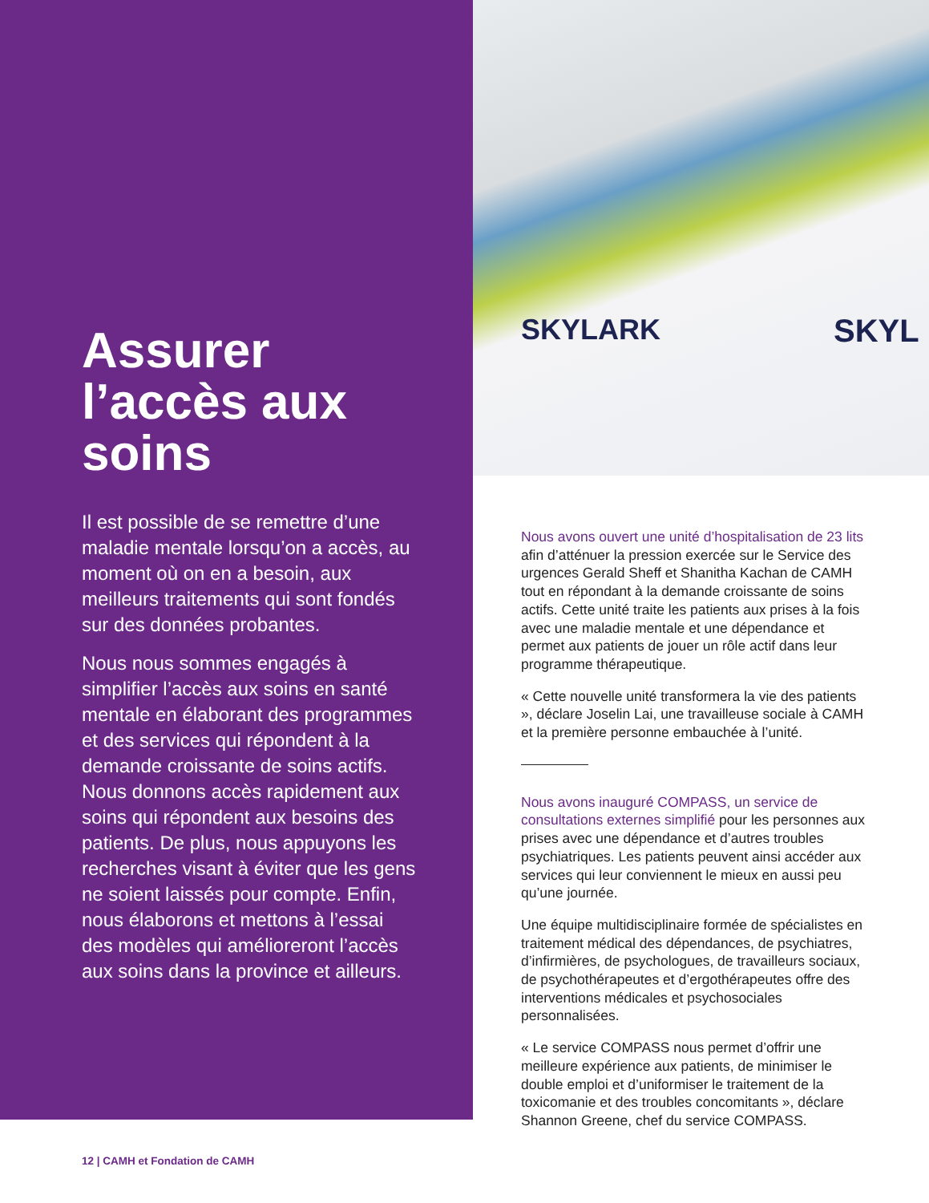Assurer l’accès aux soins
Il est possible de se remettre d’une maladie mentale lorsqu’on a accès, au moment où on en a besoin, aux meilleurs traitements qui sont fondés sur des données probantes.
Nous nous sommes engagés à simplifier l’accès aux soins en santé mentale en élaborant des programmes et des services qui répondent à la demande croissante de soins actifs. Nous donnons accès rapidement aux soins qui répondent aux besoins des patients. De plus, nous appuyons les recherches visant à éviter que les gens ne soient laissés pour compte. Enfin, nous élaborons et mettons à l’essai des modèles qui amélioreront l’accès aux soins dans la province et ailleurs.
SKYLARK SKYL
Nous avons ouvert une unité d’hospitalisation de 23 lits afin d’atténuer la pression exercée sur le Service des urgences Gerald Sheff et Shanitha Kachan de CAMH tout en répondant à la demande croissante de soins actifs. Cette unité traite les patients aux prises à la fois avec une maladie mentale et une dépendance et permet aux patients de jouer un rôle actif dans leur programme thérapeutique.
« Cette nouvelle unité transformera la vie des patients », déclare Joselin Lai, une travailleuse sociale à CAMH et la première personne embauchée à l’unité.
Nous avons inauguré COMPASS, un service de consultations externes simplifié pour les personnes aux prises avec une dépendance et d’autres troubles psychiatriques. Les patients peuvent ainsi accéder aux services qui leur conviennent le mieux en aussi peu qu’une journée.
Une équipe multidisciplinaire formée de spécialistes en traitement médical des dépendances, de psychiatres, d’infirmières, de psychologues, de travailleurs sociaux, de psychothérapeutes et d’ergothérapeutes offre des interventions médicales et psychosociales personnalisées.
« Le service COMPASS nous permet d’offrir une meilleure expérience aux patients, de minimiser le double emploi et d’uniformiser le traitement de la toxicomanie et des troubles concomitants », déclare Shannon Greene, chef du service COMPASS.
12 | CAMH et Fondation de CAMH